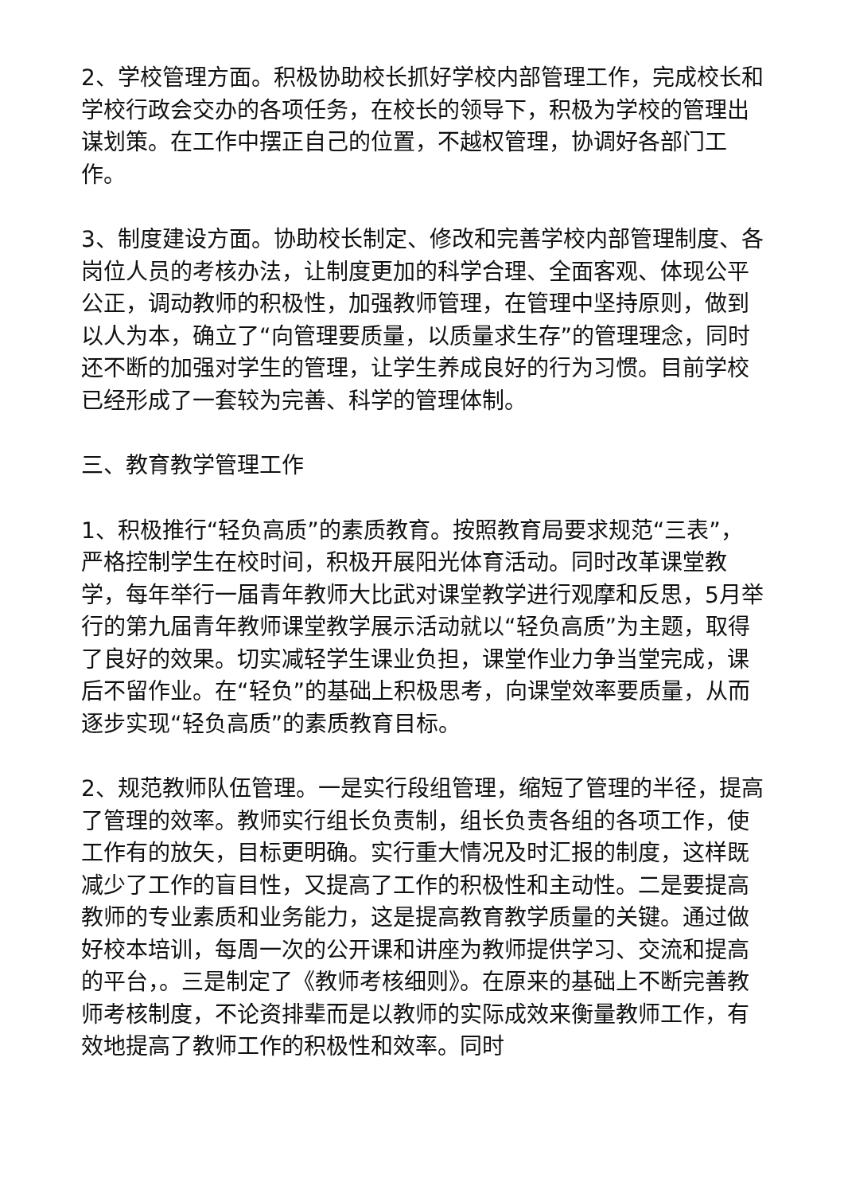2、学校管理方面。积极协助校长抓好学校内部管理工作，完成校长和学校行政会交办的各项任务，在校长的领导下，积极为学校的管理出谋划策。在工作中摆正自己的位置，不越权管理，协调好各部门工作。
3、制度建设方面。协助校长制定、修改和完善学校内部管理制度、各岗位人员的考核办法，让制度更加的科学合理、全面客观、体现公平公正，调动教师的积极性，加强教师管理，在管理中坚持原则，做到以人为本，确立了“向管理要质量，以质量求生存”的管理理念，同时还不断的加强对学生的管理，让学生养成良好的行为习惯。目前学校已经形成了一套较为完善、科学的管理体制。
三、教育教学管理工作
1、积极推行“轻负高质”的素质教育。按照教育局要求规范“三表”，严格控制学生在校时间，积极开展阳光体育活动。同时改革课堂教学，每年举行一届青年教师大比武对课堂教学进行观摩和反思，5月举行的第九届青年教师课堂教学展示活动就以“轻负高质”为主题，取得了良好的效果。切实减轻学生课业负担，课堂作业力争当堂完成，课后不留作业。在“轻负”的基础上积极思考，向课堂效率要质量，从而逐步实现“轻负高质”的素质教育目标。
2、规范教师队伍管理。一是实行段组管理，缩短了管理的半径，提高了管理的效率。教师实行组长负责制，组长负责各组的各项工作，使工作有的放矢，目标更明确。实行重大情况及时汇报的制度，这样既减少了工作的盲目性，又提高了工作的积极性和主动性。二是要提高教师的专业素质和业务能力，这是提高教育教学质量的关键。通过做好校本培训，每周一次的公开课和讲座为教师提供学习、交流和提高的平台，。三是制定了《教师考核细则》。在原来的基础上不断完善教师考核制度，不论资排辈而是以教师的实际成效来衡量教师工作，有效地提高了教师工作的积极性和效率。同时